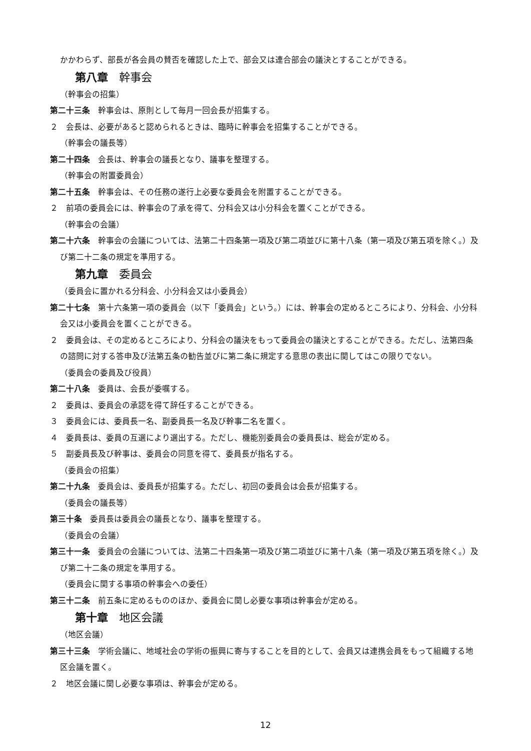かかわらず、部長が各会員の賛否を確認した上で、部会又は連合部会の議決とすることができる。
第八章　幹事会
（幹事会の招集）
第二十三条　幹事会は、原則として毎月一回会長が招集する。
２　会長は、必要があると認められるときは、臨時に幹事会を招集することができる。
（幹事会の議長等）
第二十四条　会長は、幹事会の議長となり、議事を整理する。
（幹事会の附置委員会）
第二十五条　幹事会は、その任務の遂行上必要な委員会を附置することができる。
２　前項の委員会には、幹事会の了承を得て、分科会又は小分科会を置くことができる。
（幹事会の会議）
第二十六条　幹事会の会議については、法第二十四条第一項及び第二項並びに第十八条（第一項及び第五項を除く。）及び第二十二条の規定を準用する。
第九章　委員会
（委員会に置かれる分科会、小分科会又は小委員会）
第二十七条　第十六条第一項の委員会（以下「委員会」という。）には、幹事会の定めるところにより、分科会、小分科会又は小委員会を置くことができる。
２　委員会は、その定めるところにより、分科会の議決をもって委員会の議決とすることができる。ただし、法第四条の諮問に対する答申及び法第五条の勧告並びに第二条に規定する意思の表出に関してはこの限りでない。
（委員会の委員及び役員）
第二十八条　委員は、会長が委嘱する。
２　委員は、委員会の承認を得て辞任することができる。
３　委員会には、委員長一名、副委員長一名及び幹事二名を置く。
４　委員長は、委員の互選により選出する。ただし、機能別委員会の委員長は、総会が定める。
５　副委員長及び幹事は、委員会の同意を得て、委員長が指名する。
（委員会の招集）
第二十九条　委員会は、委員長が招集する。ただし、初回の委員会は会長が招集する。
（委員会の議長等）
第三十条　委員長は委員会の議長となり、議事を整理する。
（委員会の会議）
第三十一条　委員会の会議については、法第二十四条第一項及び第二項並びに第十八条（第一項及び第五項を除く。）及び第二十二条の規定を準用する。
（委員会に関する事項の幹事会への委任）
第三十二条　前五条に定めるもののほか、委員会に関し必要な事項は幹事会が定める。
第十章　地区会議
（地区会議）
第三十三条　学術会議に、地域社会の学術の振興に寄与することを目的として、会員又は連携会員をもって組織する地区会議を置く。
２　地区会議に関し必要な事項は、幹事会が定める。
12